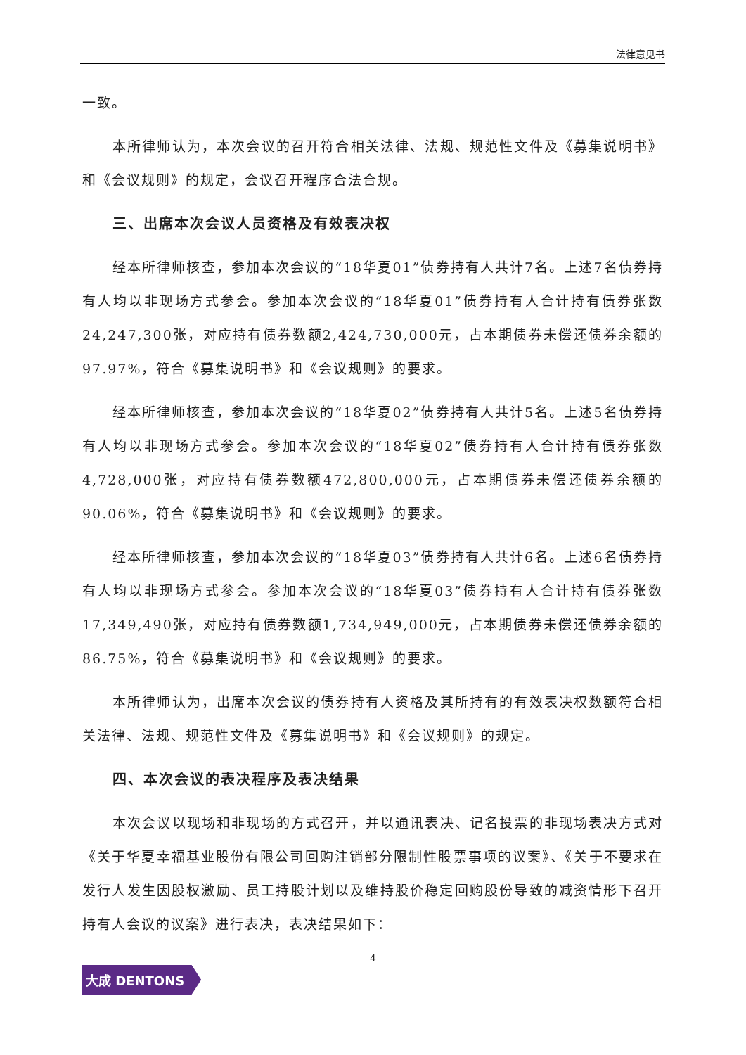法律意见书
一致。
本所律师认为，本次会议的召开符合相关法律、法规、规范性文件及《募集说明书》和《会议规则》的规定，会议召开程序合法合规。
三、出席本次会议人员资格及有效表决权
经本所律师核查，参加本次会议的“18华夏01”债券持有人共计7名。上述7名债券持有人均以非现场方式参会。参加本次会议的“18华夏01”债券持有人合计持有债券张数24,247,300张，对应持有债券数额2,424,730,000元，占本期债券未偿还债券余额的97.97%，符合《募集说明书》和《会议规则》的要求。
经本所律师核查，参加本次会议的“18华夏02”债券持有人共计5名。上述5名债券持有人均以非现场方式参会。参加本次会议的“18华夏02”债券持有人合计持有债券张数4,728,000张，对应持有债券数额472,800,000元，占本期债券未偿还债券余额的90.06%，符合《募集说明书》和《会议规则》的要求。
经本所律师核查，参加本次会议的“18华夏03”债券持有人共计6名。上述6名债券持有人均以非现场方式参会。参加本次会议的“18华夏03”债券持有人合计持有债券张数17,349,490张，对应持有债券数额1,734,949,000元，占本期债券未偿还债券余额的86.75%，符合《募集说明书》和《会议规则》的要求。
本所律师认为，出席本次会议的债券持有人资格及其所持有的有效表决权数额符合相关法律、法规、规范性文件及《募集说明书》和《会议规则》的规定。
四、本次会议的表决程序及表决结果
本次会议以现场和非现场的方式召开，并以通讯表决、记名投票的非现场表决方式对《关于华夏幸福基业股份有限公司回购注销部分限制性股票事项的议案》、《关于不要求在发行人发生因股权激励、员工持股计划以及维持股价稳定回购股份导致的减资情形下召开持有人会议的议案》进行表决，表决结果如下：
4
大成 DENTONS